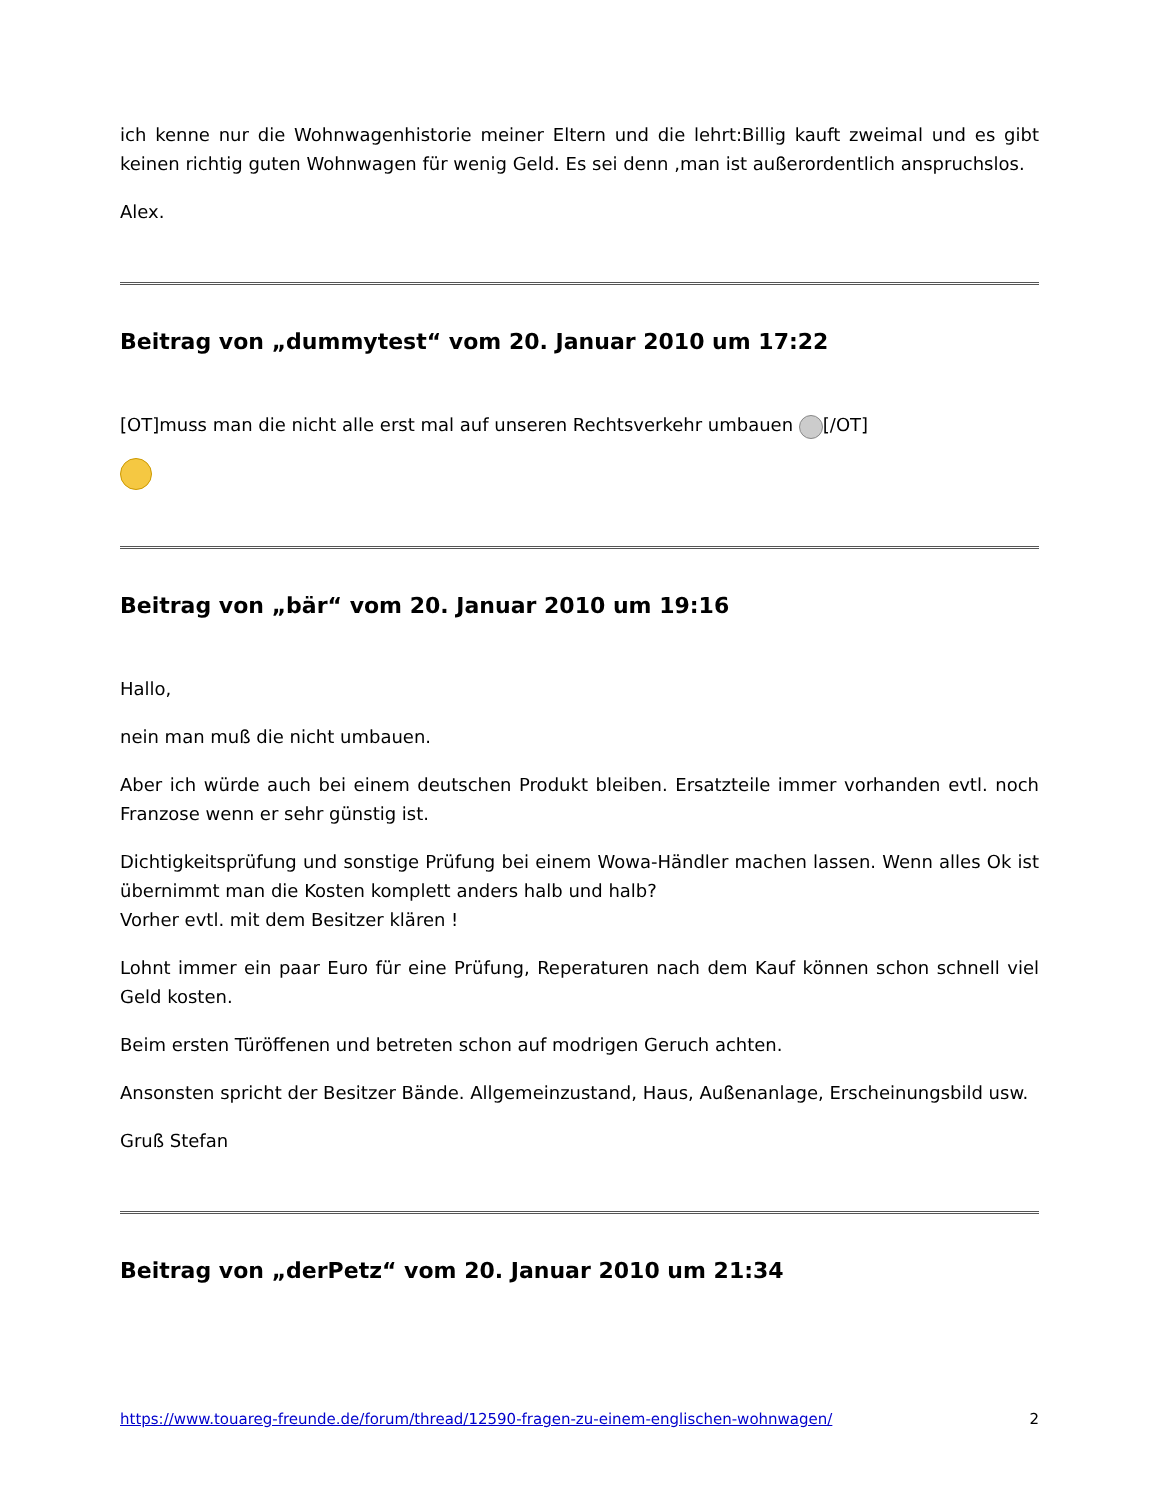ich kenne nur die Wohnwagenhistorie meiner Eltern und die lehrt:Billig kauft zweimal und es gibt keinen richtig guten Wohnwagen für wenig Geld. Es sei denn ,man ist außerordentlich anspruchslos.
Alex.
Beitrag von „dummytest“ vom 20. Januar 2010 um 17:22
[OT]muss man die nicht alle erst mal auf unseren Rechtsverkehr umbauen [/OT]
Beitrag von „bär“ vom 20. Januar 2010 um 19:16
Hallo,
nein man muß die nicht umbauen.
Aber ich würde auch bei einem deutschen Produkt bleiben. Ersatzteile immer vorhanden evtl. noch Franzose wenn er sehr günstig ist.
Dichtigkeitsprüfung und sonstige Prüfung bei einem Wowa-Händler machen lassen. Wenn alles Ok ist übernimmt man die Kosten komplett anders halb und halb?
Vorher evtl. mit dem Besitzer klären !
Lohnt immer ein paar Euro für eine Prüfung, Reperaturen nach dem Kauf können schon schnell viel Geld kosten.
Beim ersten Türöffenen und betreten schon auf modrigen Geruch achten.
Ansonsten spricht der Besitzer Bände. Allgemeinzustand, Haus, Außenanlage, Erscheinungsbild usw.
Gruß Stefan
Beitrag von „derPetz“ vom 20. Januar 2010 um 21:34
https://www.touareg-freunde.de/forum/thread/12590-fragen-zu-einem-englischen-wohnwagen/ 2